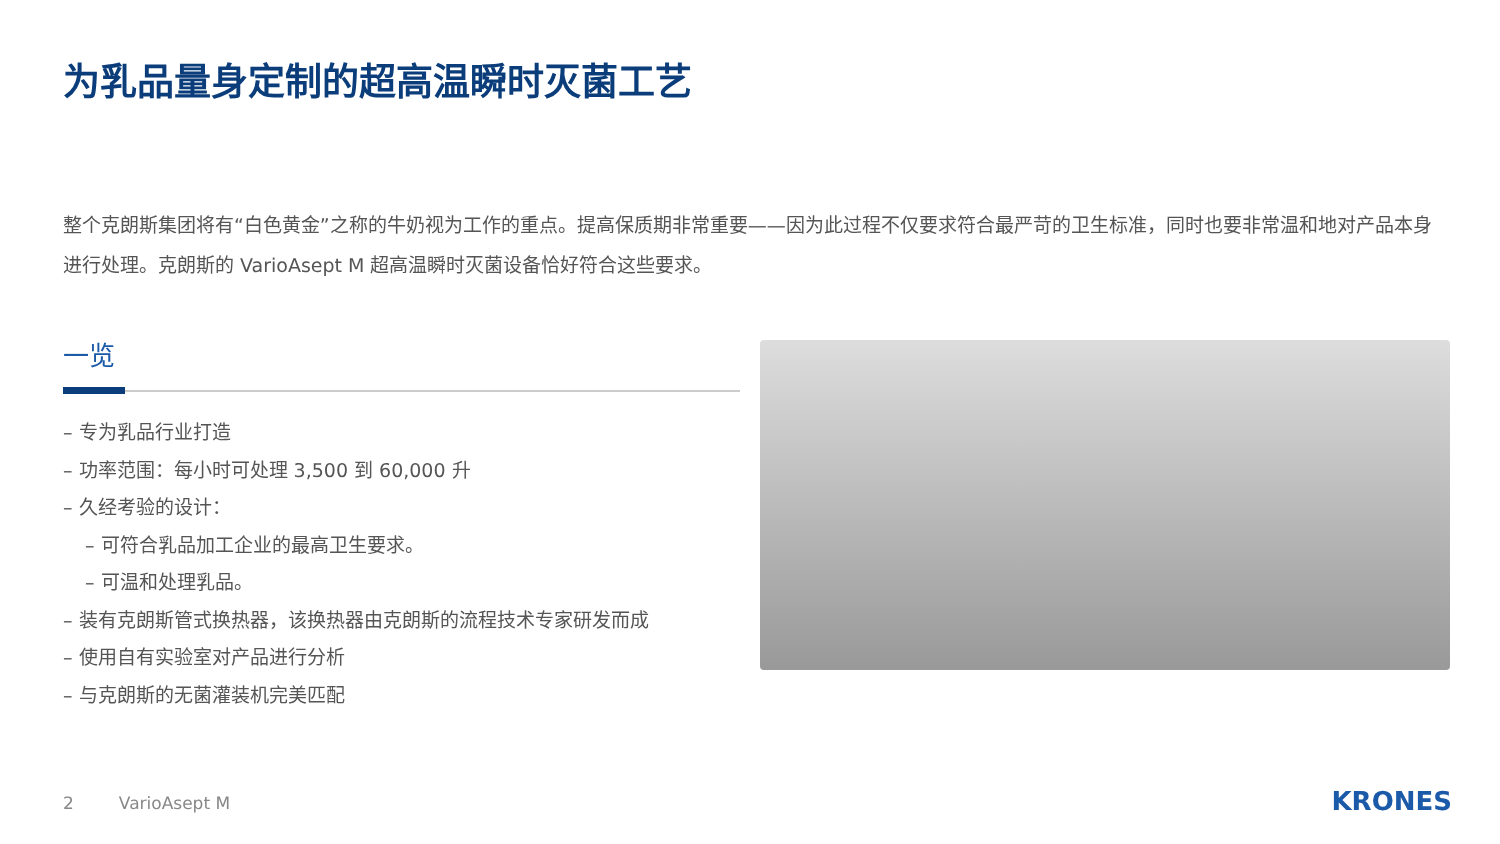为乳品量身定制的超高温瞬时灭菌工艺
整个克朗斯集团将有“白色黄金”之称的牛奶视为工作的重点。提高保质期非常重要——因为此过程不仅要求符合最严苛的卫生标准，同时也要非常温和地对产品本身进行处理。克朗斯的 VarioAsept M 超高温瞬时灭菌设备恰好符合这些要求。
一览
– 专为乳品行业打造
– 功率范围：每小时可处理 3,500 到 60,000 升
– 久经考验的设计：
– 可符合乳品加工企业的最高卫生要求。
– 可温和处理乳品。
– 装有克朗斯管式换热器，该换热器由克朗斯的流程技术专家研发而成
– 使用自有实验室对产品进行分析
– 与克朗斯的无菌灌装机完美匹配
2 VarioAsept M KRONES